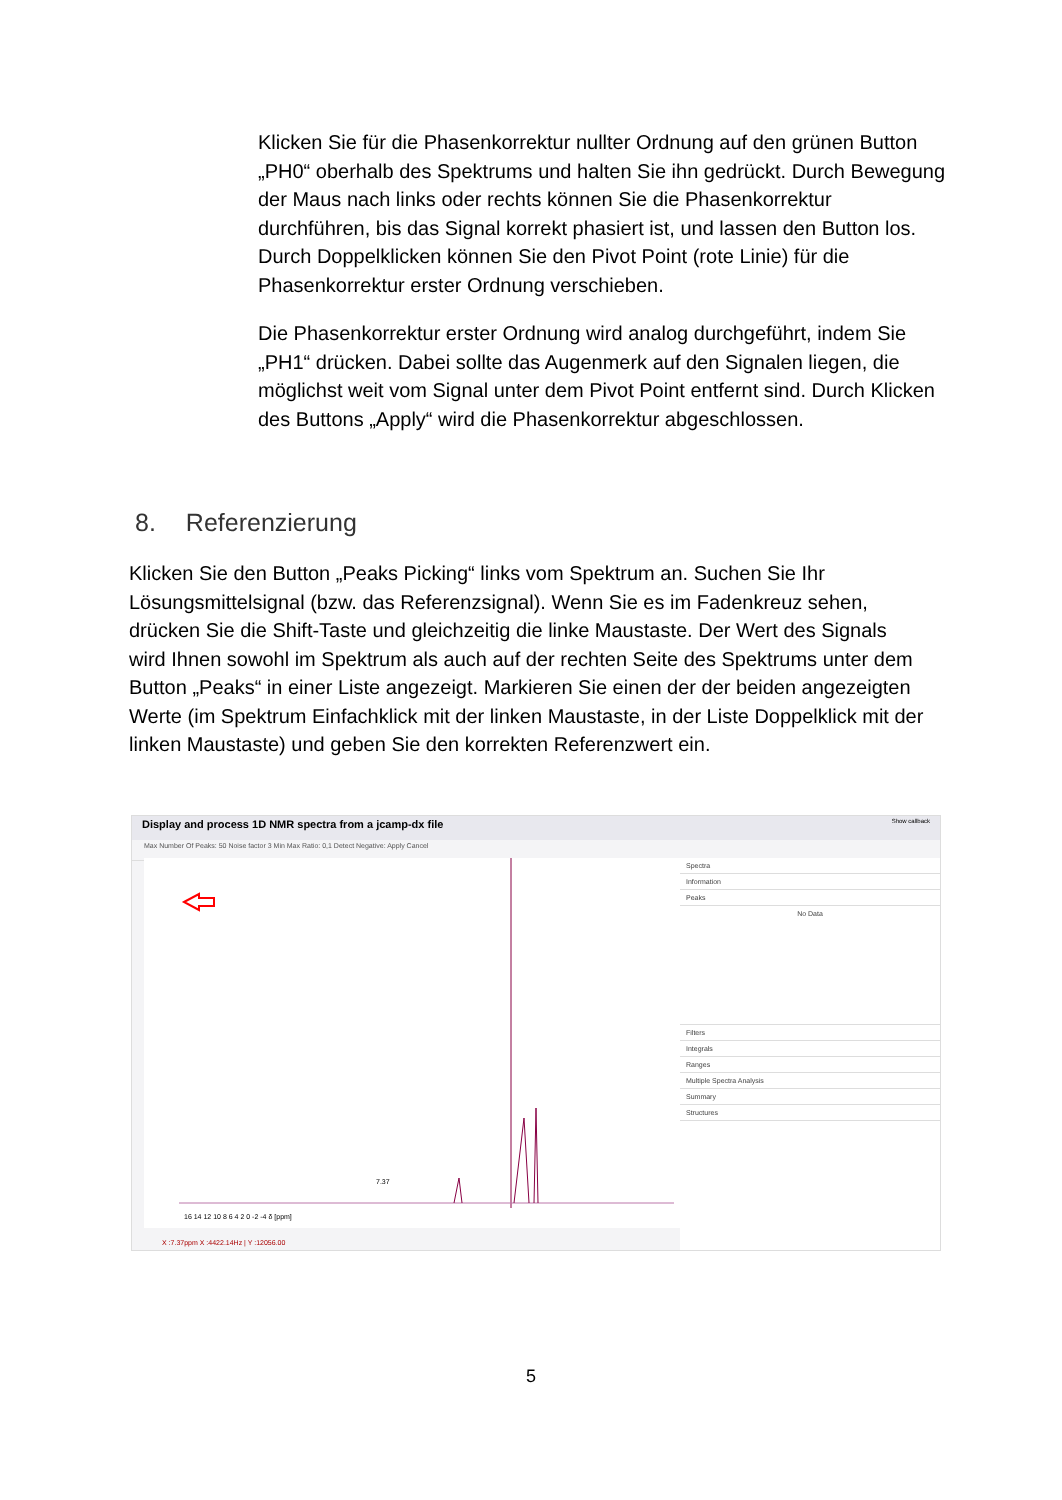Klicken Sie für die Phasenkorrektur nullter Ordnung auf den grünen Button „PH0“ oberhalb des Spektrums und halten Sie ihn gedrückt. Durch Bewegung der Maus nach links oder rechts können Sie die Phasenkorrektur durchführen, bis das Signal korrekt phasiert ist, und lassen den Button los. Durch Doppelklicken können Sie den Pivot Point (rote Linie) für die Phasenkorrektur erster Ordnung verschieben.
Die Phasenkorrektur erster Ordnung wird analog durchgeführt, indem Sie „PH1“ drücken. Dabei sollte das Augenmerk auf den Signalen liegen, die möglichst weit vom Signal unter dem Pivot Point entfernt sind. Durch Klicken des Buttons „Apply“ wird die Phasenkorrektur abgeschlossen.
8. Referenzierung
Klicken Sie den Button „Peaks Picking“ links vom Spektrum an. Suchen Sie Ihr Lösungsmittelsignal (bzw. das Referenzsignal). Wenn Sie es im Fadenkreuz sehen, drücken Sie die Shift-Taste und gleichzeitig die linke Maustaste. Der Wert des Signals wird Ihnen sowohl im Spektrum als auch auf der rechten Seite des Spektrums unter dem Button „Peaks“ in einer Liste angezeigt. Markieren Sie einen der der beiden angezeigten Werte (im Spektrum Einfachklick mit der linken Maustaste, in der Liste Doppelklick mit der linken Maustaste) und geben Sie den korrekten Referenzwert ein.
Display and process 1D NMR spectra from a jcamp-dx file Show callback
Max Number Of Peaks: 50 Noise factor 3 Min Max Ratio: 0,1 Detect Negative: Apply Cancel
7.37
16 14 12 10 8 6 4 2 0 -2 -4 δ [ppm]
Spectra
Information
Peaks
No Data
Filters
Integrals
Ranges
Multiple Spectra Analysis
Summary
Structures
X :7.37ppm X :4422.14Hz | Y :12056.00
5